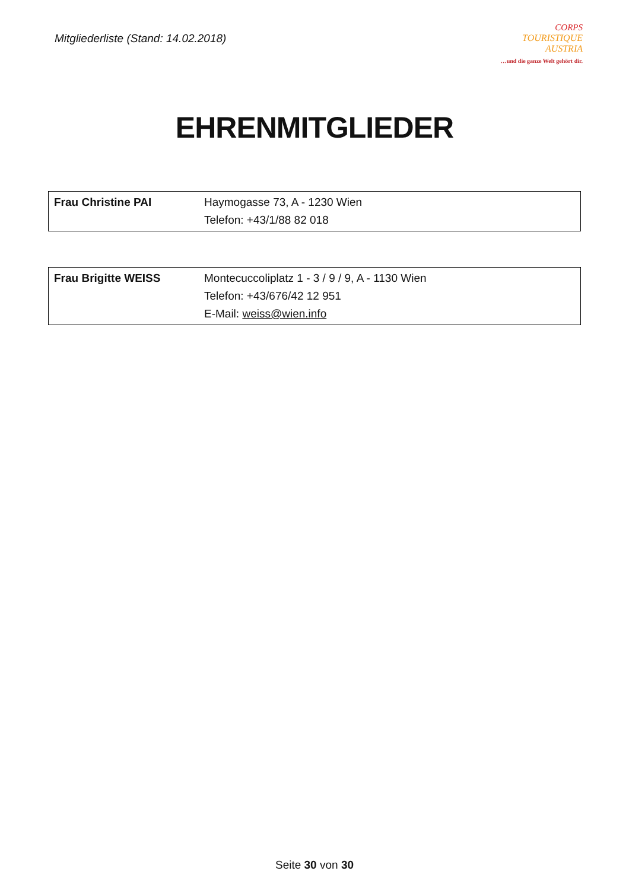Mitgliederliste (Stand: 14.02.2018)
CORPS
TOURISTIQUE
AUSTRIA
…und die ganze Welt gehört dir.
EHRENMITGLIEDER
| Frau Christine PAI | Haymogasse 73, A - 1230 Wien Telefon: +43/1/88 82 018 |
| Frau Brigitte WEISS | Montecuccoliplatz 1 - 3 / 9 / 9, A - 1130 Wien Telefon: +43/676/42 12 951 E-Mail: weiss@wien.info |
Seite 30 von 30